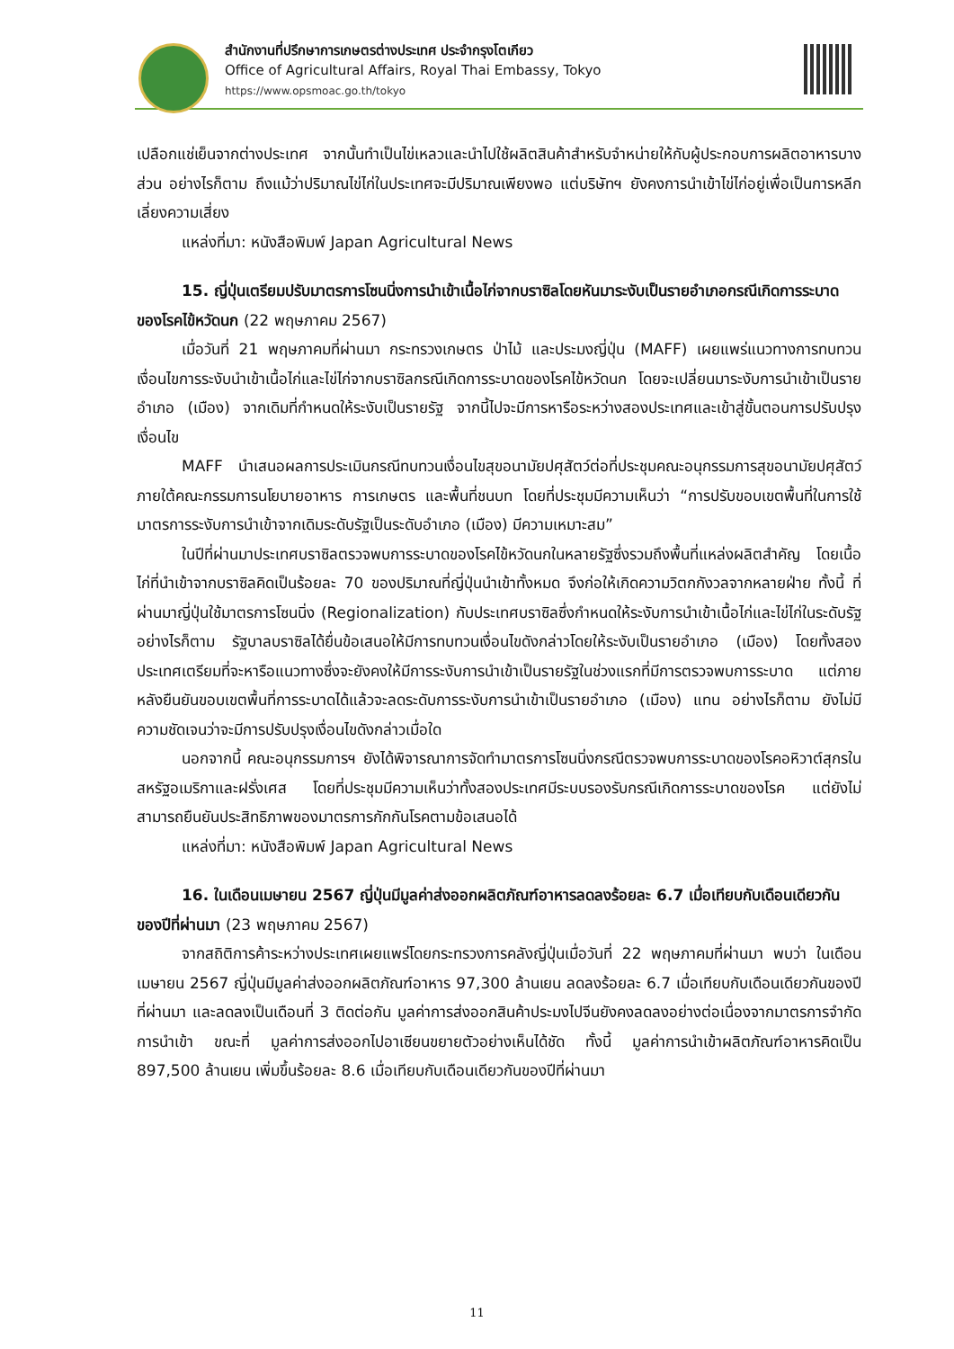สำนักงานที่ปรึกษาการเกษตรต่างประเทศ ประจำกรุงโตเกียว
Office of Agricultural Affairs, Royal Thai Embassy, Tokyo
https://www.opsmoac.go.th/tokyo
เปลือกแช่เย็นจากต่างประเทศ จากนั้นทำเป็นไข่เหลวและนำไปใช้ผลิตสินค้าสำหรับจำหน่ายให้กับผู้ประกอบการผลิตอาหารบางส่วน อย่างไรก็ตาม ถึงแม้ว่าปริมาณไข่ไก่ในประเทศจะมีปริมาณเพียงพอ แต่บริษัทฯ ยังคงการนำเข้าไข่ไก่อยู่เพื่อเป็นการหลีกเลี่ยงความเสี่ยง
แหล่งที่มา: หนังสือพิมพ์ Japan Agricultural News
15. ญี่ปุ่นเตรียมปรับมาตรการโซนนิ่งการนำเข้าเนื้อไก่จากบราซิลโดยหันมาระงับเป็นรายอำเภอกรณีเกิดการระบาดของโรคไข้หวัดนก (22 พฤษภาคม 2567)
เมื่อวันที่ 21 พฤษภาคมที่ผ่านมา กระทรวงเกษตร ป่าไม้ และประมงญี่ปุ่น (MAFF) เผยแพร่แนวทางการทบทวนเงื่อนไขการระงับนำเข้าเนื้อไก่และไข่ไก่จากบราซิลกรณีเกิดการระบาดของโรคไข้หวัดนก โดยจะเปลี่ยนมาระงับการนำเข้าเป็นรายอำเภอ (เมือง) จากเดิมที่กำหนดให้ระงับเป็นรายรัฐ จากนี้ไปจะมีการหารือระหว่างสองประเทศและเข้าสู่ขั้นตอนการปรับปรุงเงื่อนไข
MAFF นำเสนอผลการประเมินกรณีทบทวนเงื่อนไขสุขอนามัยปศุสัตว์ต่อที่ประชุมคณะอนุกรรมการสุขอนามัยปศุสัตว์ภายใต้คณะกรรมการนโยบายอาหาร การเกษตร และพื้นที่ชนบท โดยที่ประชุมมีความเห็นว่า “การปรับขอบเขตพื้นที่ในการใช้มาตรการระงับการนำเข้าจากเดิมระดับรัฐเป็นระดับอำเภอ (เมือง) มีความเหมาะสม”
ในปีที่ผ่านมาประเทศบราซิลตรวจพบการระบาดของโรคไข้หวัดนกในหลายรัฐซึ่งรวมถึงพื้นที่แหล่งผลิตสำคัญ โดยเนื้อไก่ที่นำเข้าจากบราซิลคิดเป็นร้อยละ 70 ของปริมาณที่ญี่ปุ่นนำเข้าทั้งหมด จึงก่อให้เกิดความวิตกกังวลจากหลายฝ่าย ทั้งนี้ ที่ผ่านมาญี่ปุ่นใช้มาตรการโซนนิ่ง (Regionalization) กับประเทศบราซิลซึ่งกำหนดให้ระงับการนำเข้าเนื้อไก่และไข่ไก่ในระดับรัฐ อย่างไรก็ตาม รัฐบาลบราซิลได้ยื่นข้อเสนอให้มีการทบทวนเงื่อนไขดังกล่าวโดยให้ระงับเป็นรายอำเภอ (เมือง) โดยทั้งสองประเทศเตรียมที่จะหารือแนวทางซึ่งจะยังคงให้มีการระงับการนำเข้าเป็นรายรัฐในช่วงแรกที่มีการตรวจพบการระบาด แต่ภายหลังยืนยันขอบเขตพื้นที่การระบาดได้แล้วจะลดระดับการระงับการนำเข้าเป็นรายอำเภอ (เมือง) แทน อย่างไรก็ตาม ยังไม่มีความชัดเจนว่าจะมีการปรับปรุงเงื่อนไขดังกล่าวเมื่อใด
นอกจากนี้ คณะอนุกรรมการฯ ยังได้พิจารณาการจัดทำมาตรการโซนนิ่งกรณีตรวจพบการระบาดของโรคอหิวาต์สุกรในสหรัฐอเมริกาและฝรั่งเศส โดยที่ประชุมมีความเห็นว่าทั้งสองประเทศมีระบบรองรับกรณีเกิดการระบาดของโรค แต่ยังไม่สามารถยืนยันประสิทธิภาพของมาตรการกักกันโรคตามข้อเสนอได้
แหล่งที่มา: หนังสือพิมพ์ Japan Agricultural News
16. ในเดือนเมษายน 2567 ญี่ปุ่นมีมูลค่าส่งออกผลิตภัณฑ์อาหารลดลงร้อยละ 6.7 เมื่อเทียบกับเดือนเดียวกันของปีที่ผ่านมา (23 พฤษภาคม 2567)
จากสถิติการค้าระหว่างประเทศเผยแพร่โดยกระทรวงการคลังญี่ปุ่นเมื่อวันที่ 22 พฤษภาคมที่ผ่านมา พบว่า ในเดือนเมษายน 2567 ญี่ปุ่นมีมูลค่าส่งออกผลิตภัณฑ์อาหาร 97,300 ล้านเยน ลดลงร้อยละ 6.7 เมื่อเทียบกับเดือนเดียวกันของปีที่ผ่านมา และลดลงเป็นเดือนที่ 3 ติดต่อกัน มูลค่าการส่งออกสินค้าประมงไปจีนยังคงลดลงอย่างต่อเนื่องจากมาตรการจำกัดการนำเข้า ขณะที่ มูลค่าการส่งออกไปอาเซียนขยายตัวอย่างเห็นได้ชัด ทั้งนี้ มูลค่าการนำเข้าผลิตภัณฑ์อาหารคิดเป็น 897,500 ล้านเยน เพิ่มขึ้นร้อยละ 8.6 เมื่อเทียบกับเดือนเดียวกันของปีที่ผ่านมา
11